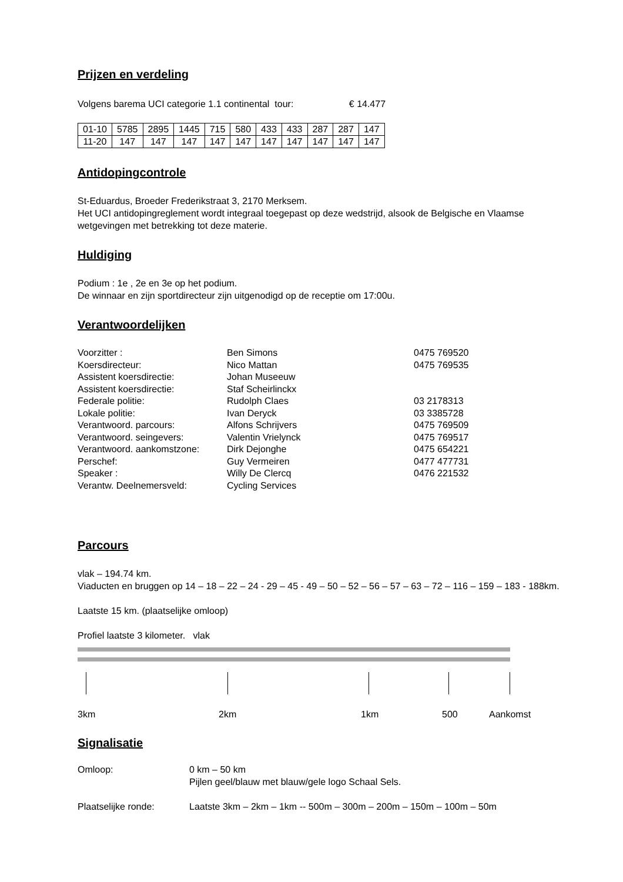Prijzen en verdeling
Volgens barema UCI categorie 1.1 continental tour: € 14.477
| 01-10 | 5785 | 2895 | 1445 | 715 | 580 | 433 | 433 | 287 | 287 | 147 |
| 11-20 | 147 | 147 | 147 | 147 | 147 | 147 | 147 | 147 | 147 | 147 |
Antidopingcontrole
St-Eduardus, Broeder Frederikstraat 3, 2170 Merksem.
Het UCI antidopingreglement wordt integraal toegepast op deze wedstrijd, alsook de Belgische en Vlaamse wetgevingen met betrekking tot deze materie.
Huldiging
Podium : 1e , 2e en 3e op het podium.
De winnaar en zijn sportdirecteur zijn uitgenodigd op de receptie om 17:00u.
Verantwoordelijken
| Voorzitter : | Ben Simons | 0475 769520 |
| Koersdirecteur: | Nico Mattan | 0475 769535 |
| Assistent koersdirectie: | Johan Museeuw | |
| Assistent koersdirectie: | Staf Scheirlinckx | |
| Federale politie: | Rudolph Claes | 03 2178313 |
| Lokale politie: | Ivan Deryck | 03 3385728 |
| Verantwoord. parcours: | Alfons Schrijvers | 0475 769509 |
| Verantwoord. seingevers: | Valentin Vrielynck | 0475 769517 |
| Verantwoord. aankomstzone: | Dirk Dejonghe | 0475 654221 |
| Perschef: | Guy Vermeiren | 0477 477731 |
| Speaker : | Willy De Clercq | 0476 221532 |
| Verantw. Deelnemersveld: | Cycling Services | |
Parcours
vlak – 194.74 km.
Viaducten en bruggen op 14 – 18 – 22 – 24 - 29 – 45 - 49 – 50 – 52 – 56 – 57 – 63 – 72 – 116 – 159 – 183 - 188km.
Laatste 15 km. (plaatselijke omloop)
Profiel laatste 3 kilometer. vlak
3km 2km 1km 500 Aankomst
Signalisatie
| Omloop: | 0 km – 50 km Pijlen geel/blauw met blauw/gele logo Schaal Sels. |
| Plaatselijke ronde: | Laatste 3km – 2km – 1km -- 500m – 300m – 200m – 150m – 100m – 50m |